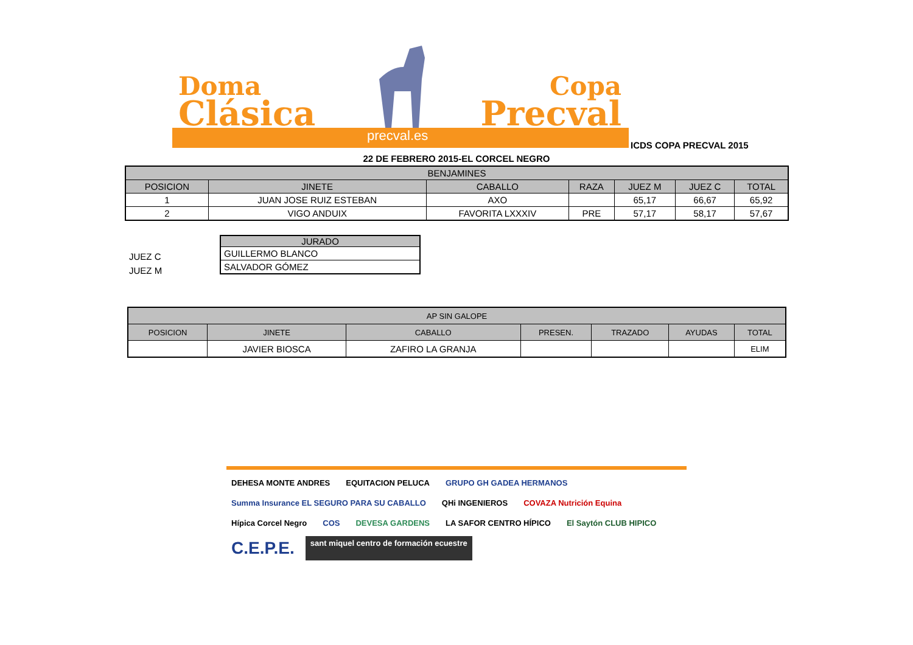Doma
Clásica
Copa
Precval
precval.es
ICDS COPA PRECVAL 2015
22 DE FEBRERO 2015-EL CORCEL NEGRO
| BENJAMINES | | | | | | |
| --- | --- | --- | --- | --- | --- | --- |
| POSICION | JINETE | CABALLO | RAZA | JUEZ M | JUEZ C | TOTAL |
| 1 | JUAN JOSE RUIZ ESTEBAN | AXO | | 65,17 | 66,67 | 65,92 |
| 2 | VIGO ANDUIX | FAVORITA LXXXIV | PRE | 57,17 | 58,17 | 57,67 |
JUEZ C
JUEZ M
| JURADO |
| --- |
| GUILLERMO BLANCO |
| SALVADOR GÓMEZ |
| AP SIN GALOPE | | | | | | |
| --- | --- | --- | --- | --- | --- | --- |
| POSICION | JINETE | CABALLO | PRESEN. | TRAZADO | AYUDAS | TOTAL |
| | JAVIER BIOSCA | ZAFIRO LA GRANJA | | | | ELIM |
DEHESA MONTE ANDRES
EQUITACION PELUCA
GRUPO GH GADEA HERMANOS
Summa Insurance EL SEGURO PARA SU CABALLO
QHi INGENIEROS
COVAZA Nutrición Equina
Hípica Corcel Negro
COS
DEVESA GARDENS
LA SAFOR CENTRO HÍPICO
El Saytón CLUB HIPICO
C.E.P.E.
sant miquel centro de formación ecuestre